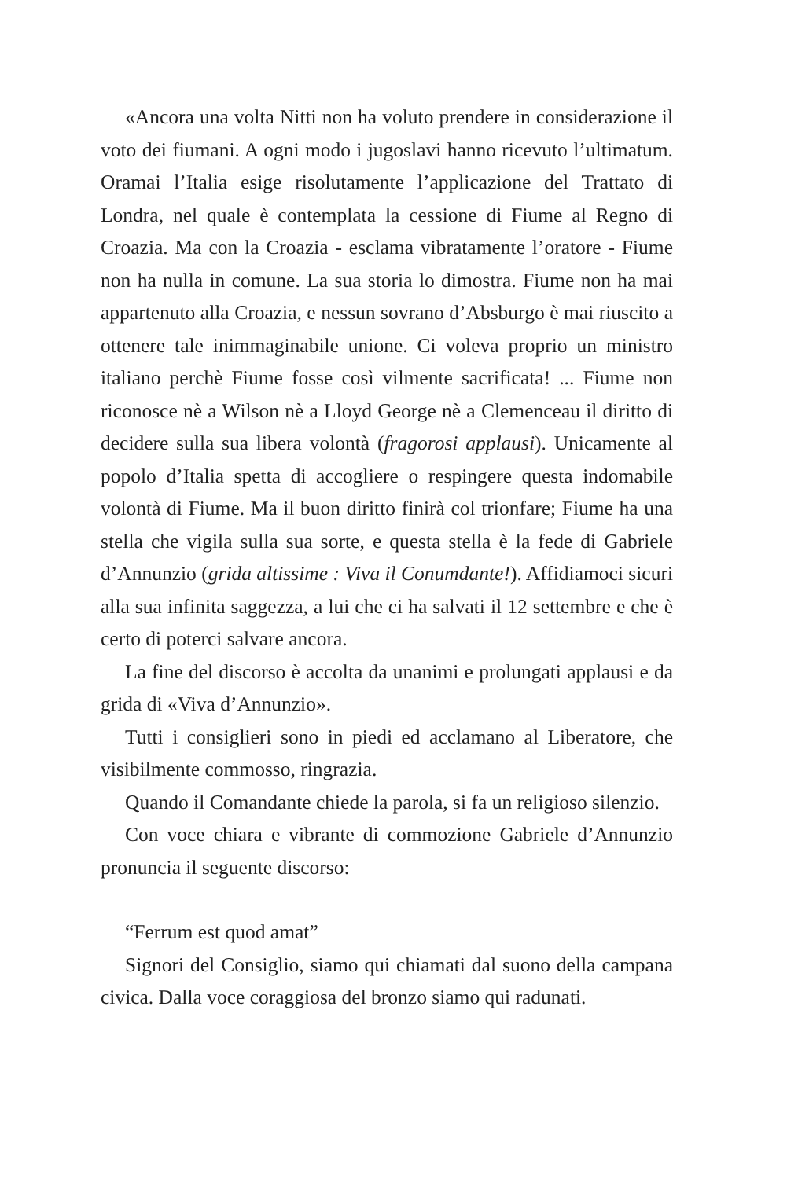«Ancora una volta Nitti non ha voluto prendere in considerazione il voto dei fiumani. A ogni modo i jugoslavi hanno ricevuto l’ultimatum. Oramai l’Italia esige risolutamente l’applicazione del Trattato di Londra, nel quale è contemplata la cessione di Fiume al Regno di Croazia. Ma con la Croazia - esclama vibratamente l’oratore - Fiume non ha nulla in comune. La sua storia lo dimostra. Fiume non ha mai appartenuto alla Croazia, e nessun sovrano d’Absburgo è mai riuscito a ottenere tale inimmaginabile unione. Ci voleva proprio un ministro italiano perchè Fiume fosse così vilmente sacrificata! ... Fiume non riconosce nè a Wilson nè a Lloyd George nè a Clemenceau il diritto di decidere sulla sua libera volontà (fragorosi applausi). Unicamente al popolo d’Italia spetta di accogliere o respingere questa indomabile volontà di Fiume. Ma il buon diritto finirà col trionfare; Fiume ha una stella che vigila sulla sua sorte, e questa stella è la fede di Gabriele d’Annunzio (grida altissime : Viva il Conumdante!). Affidiamoci sicuri alla sua infinita saggezza, a lui che ci ha salvati il 12 settembre e che è certo di poterci salvare ancora.
La fine del discorso è accolta da unanimi e prolungati applausi e da grida di «Viva d’Annunzio».
Tutti i consiglieri sono in piedi ed acclamano al Liberatore, che visibilmente commosso, ringrazia.
Quando il Comandante chiede la parola, si fa un religioso silenzio.
Con voce chiara e vibrante di commozione Gabriele d’Annunzio pronuncia il seguente discorso:
“Ferrum est quod amat”
Signori del Consiglio, siamo qui chiamati dal suono della campana civica. Dalla voce coraggiosa del bronzo siamo qui radunati.